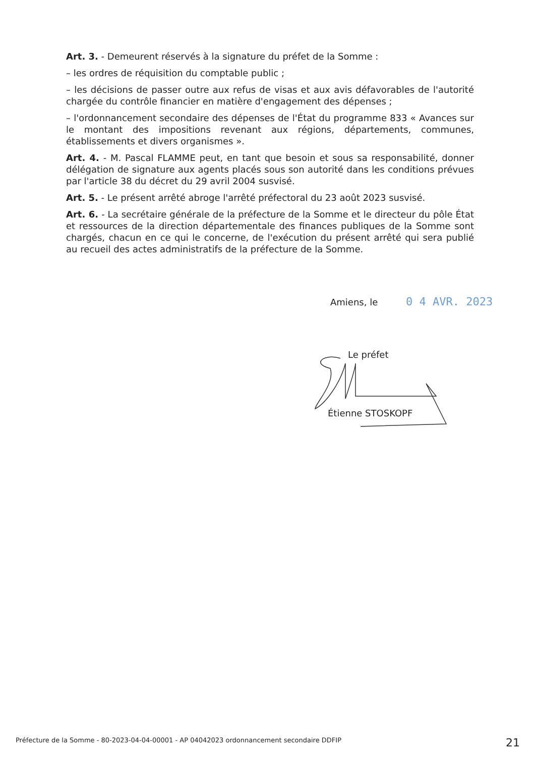Art. 3. - Demeurent réservés à la signature du préfet de la Somme :
– les ordres de réquisition du comptable public ;
– les décisions de passer outre aux refus de visas et aux avis défavorables de l'autorité chargée du contrôle financier en matière d'engagement des dépenses ;
– l'ordonnancement secondaire des dépenses de l'État du programme 833 « Avances sur le montant des impositions revenant aux régions, départements, communes, établissements et divers organismes ».
Art. 4. - M. Pascal FLAMME peut, en tant que besoin et sous sa responsabilité, donner délégation de signature aux agents placés sous son autorité dans les conditions prévues par l'article 38 du décret du 29 avril 2004 susvisé.
Art. 5. - Le présent arrêté abroge l'arrêté préfectoral du 23 août 2023 susvisé.
Art. 6. - La secrétaire générale de la préfecture de la Somme et le directeur du pôle État et ressources de la direction départementale des finances publiques de la Somme sont chargés, chacun en ce qui le concerne, de l'exécution du présent arrêté qui sera publié au recueil des actes administratifs de la préfecture de la Somme.
Amiens, le 0 4 AVR. 2023
Le préfet
Étienne STOSKOPF
Préfecture de la Somme - 80-2023-04-04-00001 - AP 04042023 ordonnancement secondaire DDFIP 21